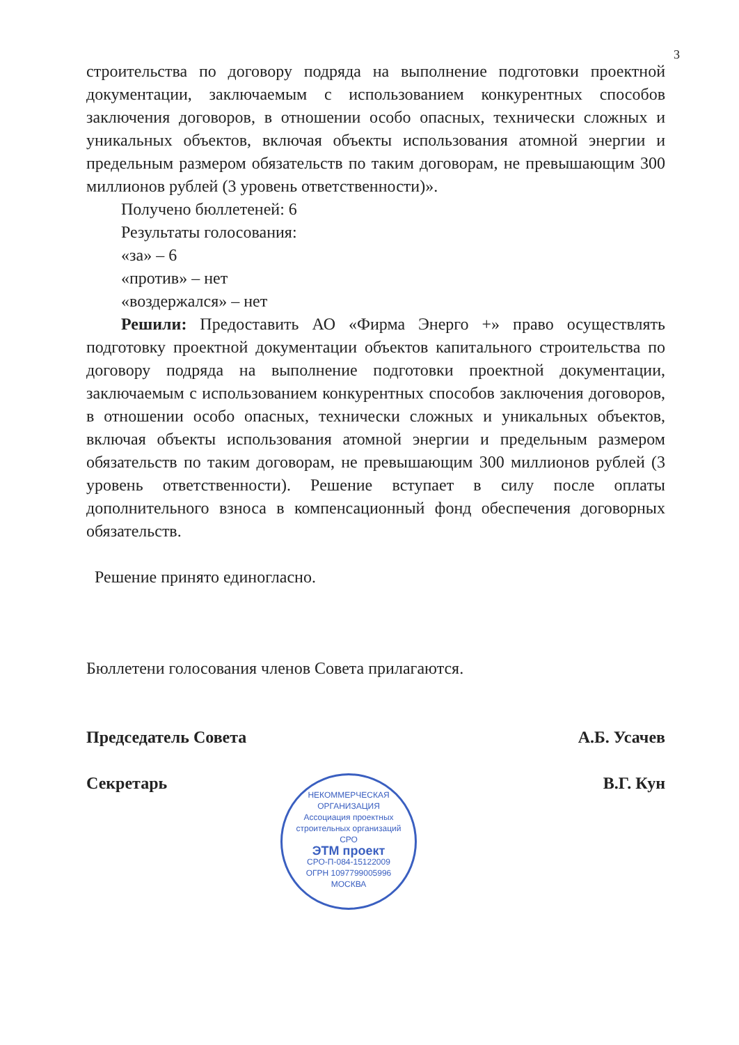3
строительства по договору подряда на выполнение подготовки проектной документации, заключаемым с использованием конкурентных способов заключения договоров, в отношении особо опасных, технически сложных и уникальных объектов, включая объекты использования атомной энергии и предельным размером обязательств по таким договорам, не превышающим 300 миллионов рублей (3 уровень ответственности)».
Получено бюллетеней: 6
Результаты голосования:
«за» – 6
«против» – нет
«воздержался» – нет
Решили: Предоставить АО «Фирма Энерго +» право осуществлять подготовку проектной документации объектов капитального строительства по договору подряда на выполнение подготовки проектной документации, заключаемым с использованием конкурентных способов заключения договоров, в отношении особо опасных, технически сложных и уникальных объектов, включая объекты использования атомной энергии и предельным размером обязательств по таким договорам, не превышающим 300 миллионов рублей (3 уровень ответственности). Решение вступает в силу после оплаты дополнительного взноса в компенсационный фонд обеспечения договорных обязательств.
Решение принято единогласно.
Бюллетени голосования членов Совета прилагаются.
Председатель Совета А.Б. Усачев
Секретарь В.Г. Кун
НЕКОММЕРЧЕСКАЯ ОРГАНИЗАЦИЯ
Ассоциация проектных строительных организаций
СРО
ЭТМ проект
СРО-П-084-15122009
ОГРН 1097799005996
МОСКВА